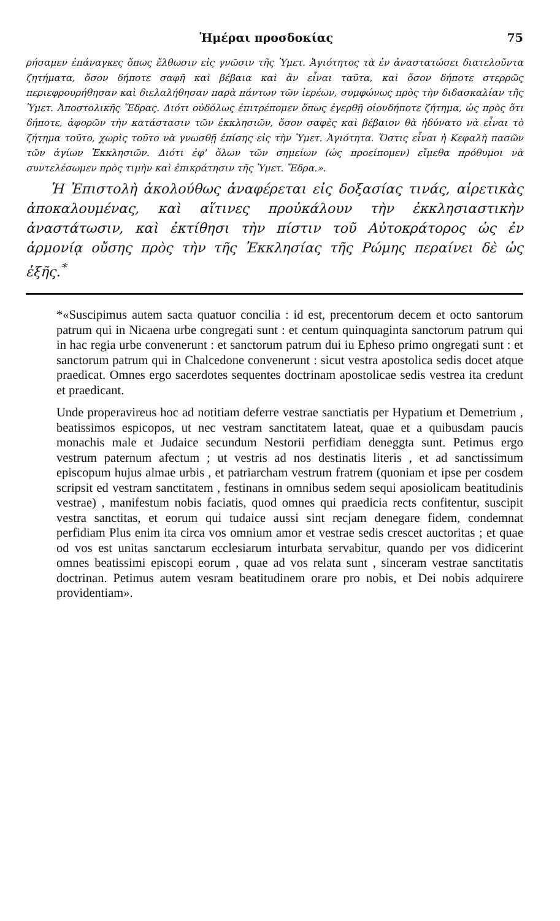Ἡμέραι προσδοκίας 75
ρήσαμεν ἐπάναγκες ὅπως ἔλθωσιν εἰς γνῶσιν τῆς Ὑμετ. Ἁγιότητος τὰ ἐν ἀναστατώσει διατελοῦντα ζητήματα, ὅσον δήποτε σαφῆ καὶ βέβαια καὶ ἂν εἶναι ταῦτα, καὶ ὅσον δήποτε στερρῶς περιεφρουρήθησαν καὶ διελαλήθησαν παρὰ πάντων τῶν ἱερέων, συμφώνως πρὸς τὴν διδασκαλίαν τῆς Ὑμετ. Ἀποστολικῆς Ἕδρας. Διότι οὐδόλως ἐπιτρέπομεν ὅπως ἐγερθῇ οἱονδήποτε ζήτημα, ὡς πρὸς ὅτι δήποτε, ἀφορῶν τὴν κατάστασιν τῶν ἐκκλησιῶν, ὅσον σαφὲς καὶ βέβαιον θὰ ἠδύνατο νὰ εἶναι τὸ ζήτημα τοῦτο, χωρὶς τοῦτο νὰ γνωσθῇ ἐπίσης εἰς τὴν Ὑμετ. Ἁγιότητα. Ὅστις εἶναι ἡ Κεφαλὴ πασῶν τῶν ἁγίων Ἐκκλησιῶν. Διότι ἐφ' ὅλων τῶν σημείων (ὡς προείπομεν) εἴμεθα πρόθυμοι νὰ συντελέσωμεν πρὸς τιμὴν καὶ ἐπικράτησιν τῆς Ὑμετ. Ἕδρα.».
Ἡ Ἐπιστολὴ ἀκολούθως ἀναφέρεται εἰς δοξασίας τινάς, αἱρετικὰς ἀποκαλουμένας, καὶ αἵτινες προὐκάλουν τὴν ἐκκλησιαστικὴν ἀναστάτωσιν, καὶ ἐκτίθησι τὴν πίστιν τοῦ Αὐτοκράτορος ὡς ἐν ἁρμονίᾳ οὔσης πρὸς τὴν τῆς Ἐκκλησίας τῆς Ρώμης περαίνει δὲ ὡς ἑξῆς.<sup>*</sup>
*«Suscipimus autem sacta quatuor concilia : id est, precentorum decem et octo santorum patrum qui in Nicaena urbe congregati sunt : et centum quinquaginta sanctorum patrum qui in hac regia urbe convenerunt : et sanctorum patrum dui iu Epheso primo ongregati sunt : et sanctorum patrum qui in Chalcedone convenerunt : sicut vestra apostolica sedis docet atque praedicat. Omnes ergo sacerdotes sequentes doctrinam apostolicae sedis vestrea ita credunt et praedicant.
Unde properavireus hoc ad notitiam deferre vestrae sanctiatis per Hypatium et Demetrium , beatissimos espicopos, ut nec vestram sanctitatem lateat, quae et a quibusdam paucis monachis male et Judaice secundum Nestorii perfidiam deneggta sunt. Petimus ergo vestrum paternum afectum ; ut vestris ad nos destinatis literis , et ad sanctissimum episcopum hujus almae urbis , et patriarcham vestrum fratrem (quoniam et ipse per cosdem scripsit ed vestram sanctitatem , festinans in omnibus sedem sequi aposiolicam beatitudinis vestrae) , manifestum nobis faciatis, quod omnes qui praedicia rects confitentur, suscipit vestra sanctitas, et eorum qui tudaice aussi sint recjam denegare fidem, condemnat perfidiam Plus enim ita circa vos omnium amor et vestrae sedis crescet auctoritas ; et quae od vos est unitas sanctarum ecclesiarum inturbata servabitur, quando per vos didicerint omnes beatissimi episcopi eorum , quae ad vos relata sunt , sinceram vestrae sanctitatis doctrinan. Petimus autem vesram beatitudinem orare pro nobis, et Dei nobis adquirere providentiam».